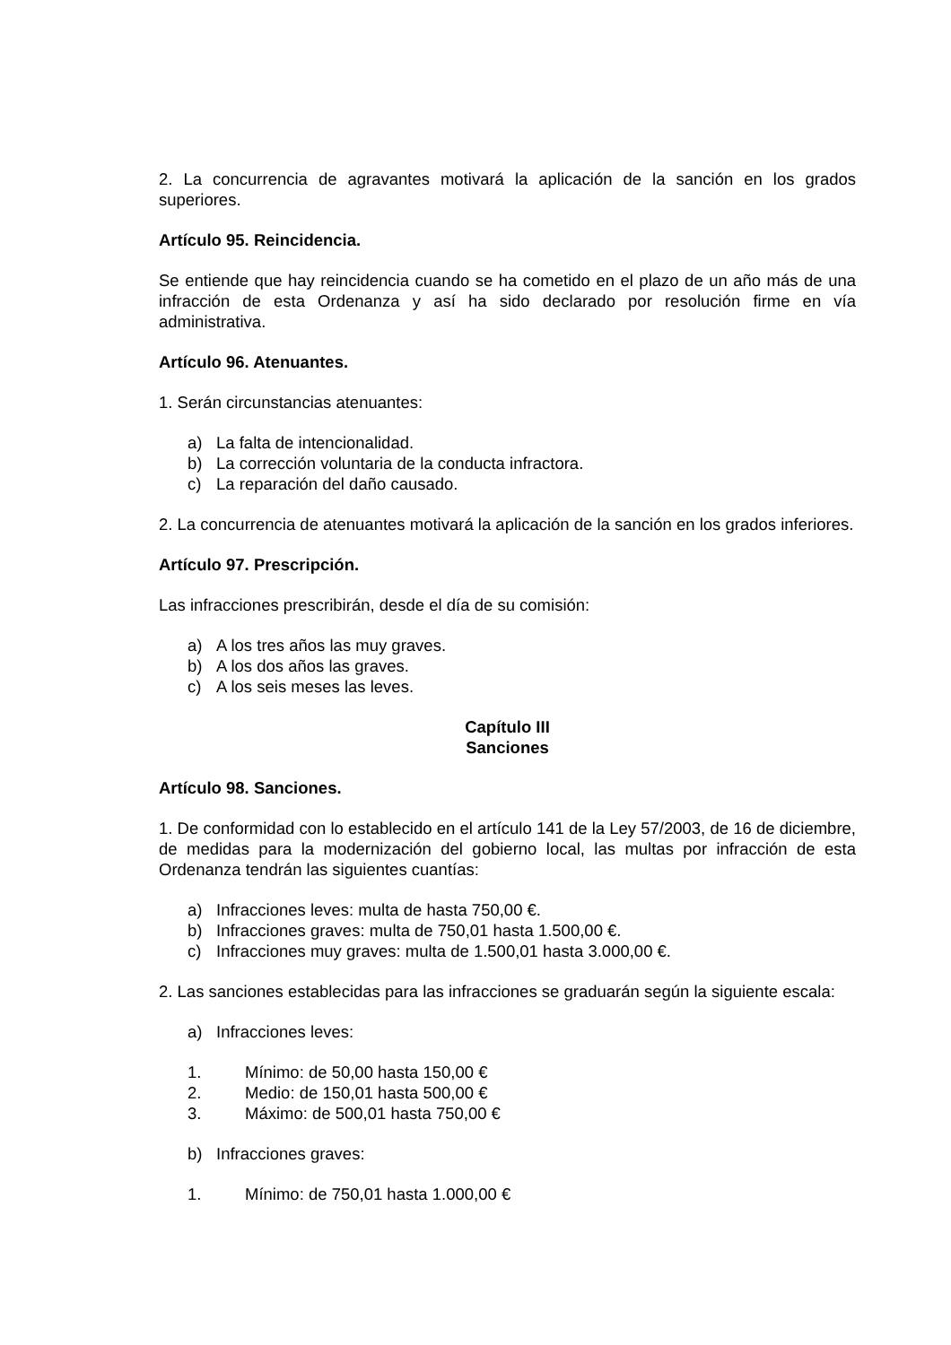2. La concurrencia de agravantes motivará la aplicación de la sanción en los grados superiores.
Artículo 95. Reincidencia.
Se entiende que hay reincidencia cuando se ha cometido en el plazo de un año más de una infracción de esta Ordenanza y así ha sido declarado por resolución firme en vía administrativa.
Artículo 96. Atenuantes.
1. Serán circunstancias atenuantes:
a) La falta de intencionalidad.
b) La corrección voluntaria de la conducta infractora.
c) La reparación del daño causado.
2. La concurrencia de atenuantes motivará la aplicación de la sanción en los grados inferiores.
Artículo 97. Prescripción.
Las infracciones prescribirán, desde el día de su comisión:
a) A los tres años las muy graves.
b) A los dos años las graves.
c) A los seis meses las leves.
Capítulo III
Sanciones
Artículo 98. Sanciones.
1. De conformidad con lo establecido en el artículo 141 de la Ley 57/2003, de 16 de diciembre, de medidas para la modernización del gobierno local, las multas por infracción de esta Ordenanza tendrán las siguientes cuantías:
a) Infracciones leves: multa de hasta 750,00 €.
b) Infracciones graves: multa de 750,01 hasta 1.500,00 €.
c) Infracciones muy graves: multa de 1.500,01 hasta 3.000,00 €.
2. Las sanciones establecidas para las infracciones se graduarán según la siguiente escala:
a) Infracciones leves:
1. Mínimo: de 50,00 hasta 150,00 €
2. Medio: de 150,01 hasta 500,00 €
3. Máximo: de 500,01 hasta 750,00 €
b) Infracciones graves:
1. Mínimo: de 750,01 hasta 1.000,00 €